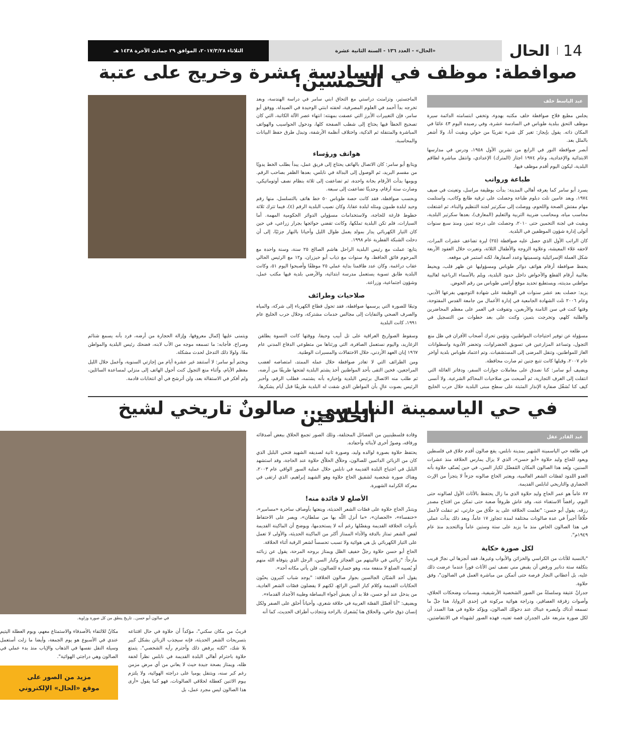14 الحال
«الحال» - العدد ١٣٦ - السنة الثانية عشرة
الثلاثاء ٢٠١٧/٣/٢٨، الموافق ٢٩ جمادى الآخرة ١٤٣٨ هـ
صوافطة: موظف في السادسة عشرة وخريج على عتبة الخمسين!
عبد الباسط خلف
يجلس مطيع فلاح صوافطة خلف مكتبه بهدوء، وتخفي ابتسامته الدائمة سيرة موظف التحق ببلدية طوباس في السادسة عشرة، وفي رصيده اليوم ٤٣ عامًا في المكان ذاته. يقول بإيجاز: تغير كل شيء تقريبًا من حولي وبقيت أنا، ولا أشعر بالملل بعد.
أبصر صوافطة النور في الرابع من تشرين الأول ١٩٥٨، ودرس في مدارسها الابتدائية والإعدادية، وعام ١٩٧٤ اجتاز (المترك) الإعدادي، وانتقل مباشرة لطاقم البلدية، ليكون اليوم أقدم موظف فيها.
طباعة ورواتب
يسرد أبو سامر كما يعرفه أهالي المدينة: بدأت بوظيفة مراسل، وتعينت في صيف ١٩٧٤، وبعد عامين نلت دبلوم طباعة وحصلت على ترقية طابع وكاتب، واستلمت مهام مفتش الصحة واللحوم، ووصلت إلى سكرتير لجنة التنظيم والبناء، ثم اشتغلت محاسب مياه، ومحاسب ضريبة التربية والتعليم (المعارف)، بعدها سكرتير البلدية، وبقيت في لجنة التخمين حتى ٢٠١٠، وحصلت على درجة تميز، ومنذ سبع سنوات أتولى إدارة شؤون الموظفين في البلدية.
كان الراتب الأول الذي حصل عليه صوافطة (٢٥) ليرة تضاعف عشرات المرات، لاحقه غلاء المعيشة، وعلاوة الزوجة والأطفال الثلاثة، وتغيرت خلال العقود الأربعة شكل العملة الإسرائيلية وتسميتها وعدد أصفارها، لكنه استمر في موقعه.
يحفظ صوافطة أرقام هواتف دوائر طوباس ومسؤوليها عن ظهر قلب، ويحيط بغالبية أرقام القطع والأحواض داخل حدود البلدية، ويلم بالأسماء الرباعية لغالبية مواطني مدينته، ويستطيع تحديد موقع أراضي طوباس من رقم الحوض.
يزيد: حصلت بعد عشر سنوات في الوظيفة على شهادة التوجيهي بفرعها الأدبي، وعام ٢٠٠٦ نلت الشهادة الجامعية في إدارة الأعمال من جامعة القدس المفتوحة، وقتها كنت في سن الثامنة والأربعين، وتفوقت في العمر على معظم المحاضرين والطلبة كلهم، وتخرجت بتميز، وكنت على بعد خطوات من التسجيل في الماجستير، وتزامنت دراستي مع التحاق ابني سامر في دراسة الهندسة، وبعد تخرجه بدأ أحمد في العلوم المصرفية، لحقته ابنتي الوحيدة في الصيدلة. ووفق أبو سامر، فإن التغييرات الأبرز التي عصفت بمهنته: انتهاء عصر الآلة الكاتبة، التي كان تصحيح الخطأ فيها يحتاج إلى شطب الصفحة كلها، ودخول الحواسيب والهواتف المباشرة والمتنقلة ثم الذكية، واختلاف أنظمة الأرشفة، وتبدل طرق حفظ البيانات والمحاسبة.
هواتف ورؤساء
ويتابع أبو سامر: كان الاتصال بالهاتف يحتاج إلى فريق عمل، يبدأ بطلب الخط يدويًا من مقسم البريد، ثم الوصول إلى البدالة في نابلس، بعدها الظفر بصاحب الرقم. ويومها بدأت الأرقام بخانة واحدة، ثم تضاعفت إلى ثلاثة بنظام نصف أوتوماتيكي، وصارت ستة أرقام، وحديثًا تضاعفت إلى سبعة.
وبحسب صوافطة، فقد كانت حصة طوباس ٥٠ خط هاتف بالتسلسل، منها رقم وحيد لبلدة طمون ومثله لبلدة عقابا، وكان نصيب البلدية الرقم (٤)، فيما تترك ثلاثة خطوط فارغة للحاجة، ولاستخدامات مسؤولي الدوائر الحكومية المهمة. أما السيارات، فلم تكن البلدية تملكها، وكانت تقضي حوائجها بجرار زراعي، في حين كان التيار الكهربائي يدار بمولد يعمل طوال الليل وأحيانا بالنهار جزئيًا، إلى أن دخلت الشبكة القطرية عام ١٩٩٨.
يتابع: عملت مع رئيس البلدية الراحل هاشم الصالح ٢٥ سنة، وسنة واحدة مع المرحوم فائق الحافظ، و٨ سنوات مع ذياب أبو خيزران، و١٢ مع الرئيس الحالي عقاب دراغمة. وكان عدد طاقمنا بداية عملي ٢٥ موظفًا وأصبحوا اليوم ٥١، وكانت البلدية طابق تسوية يستعمل مدرسة ابتدائية، والأرضي بلدية فيها مكتب عمل، وشؤون اجتماعية، وزراعة.
صلاحيات وطرائف
وتبعًا للصورة التي يرسمها صوافطة، فقد تحول قطاع الكهرباء إلى شركة، والمياه والصرف الصحي والنفايات إلى مجالس خدمات مشتركة، وخلال حرب الخليج عام ١٩٩١، كانت البلدية
مسؤولة عن توفير احتياجات المواطنين، وتؤمن تحرك أصحاب الأفران في ظل منع التجول، وتساعد المزارعين في تسويق الخضراوات، وتحضر الأدوية واسطوانات الغاز للمواطنين، وتنقل المرضى إلى المستشفيات. وتم اعتماد طوباس بلدية أواخر عام ٢٠٠٧، وقبلها كانت تتبع جنين ثم صارت محافظة.
ويضيف أبو سامر: كنا نصدق على معاملات جوازات السفر، ودفاتر العائلة التي انتقلت إلى الغرف التجارية، ثم أصبحت من صلاحيات المحاكم الشرعية. ولا أنسى كيف كنا نُشغّل صفارة الإنذار المثبتة على سطح مبنى البلدية خلال حرب الخليج وسقوط الصواريخ العراقية على تل أبيب وحيفا، ووقتها كانت النسوة يطلقن الزغاريد، واليوم نستعمل الصافرة، التي ورثناها من متطوعي الدفاع المدني عام ١٩٦٧ إبان العهد الأردني، خلال الاحتفالات والمسيرات الوطنية.
ومن الطرائف التي لا تغادر صوافطة خلال عمله الممتد، امتصاصه لغضب المراجعين، فحين التقى بأحد المواطنين أخذ يشتم البلدية لفتحها طريقًا من أرضه، ثم طلب منه الاتصال برئيس البلدية وإخباره بأنه يشتمه، فطلب الرقم، وأخبر الرئيس بصوت عالٍ بأن المواطن الذي شقت له البلدية طريقًا قبل أيام يشكرها، ويتمنى عليها إكمال معروفها، وإزالة الحجارة من أرضه، فرد بأنه يسمع شتائم وصراخ. فأجابه: ما تسمعه موجه من الأب لابنه، فضحك رئيس البلدية والمواطن معًا، ولولا ذلك التدخل لحدث مشكلة.
ويختم أبو سامر: لا أستنفد غير عشرة أيام من إجازتي السنوية، وأعمل خلال الليل معظم الأيام، وأثناء منع التجول كنت أحول الهاتف إلى منزلي لمساعدة السائلين، ولم أفكر في الاستقالة بعد، ولن أترشح في أي انتخابات قادمة.
في حي الياسمينة النابلسي.. صالونٌ تاريخي لشيخ الحلاقين
عبد القادر عقل
في طلعة حي الياسمينة الشهير بمدينة نابلس، يقع صالون أقدم حلاق في فلسطين ويعود للحاج وليد حلاوة «أبو حسن»، الذي لا يزال يمارس الحلاقة منذ عشرات السنين، ويُعد هذا الصالون المكان المُفضّل لكبار السن، في حين يُصنّف حلاوة بأنه العدو اللدود لقصّات الشعر العالمية، ويعتبر الحاج صالونه جزءاً لا يتجزأ من الإرث الحضاري والتاريخي لنابلس القديمة.
٨٧ عاماً هو عمر الحاج وليد حلاوة الذي ما زال يحتفظ بالأثاث الأول لصالونه حتى اليوم، رافضاً الاستغناء عنه، وقد عاش ظروفاً صعبة حتى تمكن من افتتاح مصدر رزقه. يقول أبو حسن: "تعلمت الحلاقة على يد حلّاق من حارتي، ثم تنقلت لأعمل حلّاقاً أجيراً في عدة صالونات مختلفة لمدة تتجاوز ١٧ عاماً، وبعد ذلك بدأت عملي في هذا الصالون الخاص منذ ما يزيد على ستة وستين عاماً وبالتحديد منذ عام ١٩٤٩م".
لكل صورة حكاية
"بالنسبة للأثاث من الكراسي والخزائن والأبواب وغيرها، فقد أنجزها لي نجارٌ قريب بتكلفة ستة دنانير ورفض أن يقبض مني نصف ثمن الأثاث فوراً عندما عرضت ذلك عليه، بل أعطاني النجار فرصة حتى أتمكن من مباشرة العمل في الصالون"، وفق حلاوة.
جدرانٌ عتيقة وسلسلةٌ من الصور الشخصية الأرشيفية، وبسمات وضحكات الحلاق، وأصوات زقزقة العصافير، ودراجة هوائية مركونة في إحدى الزوايا، هذا جلّ ما تسمعه أذناك وتُبصره عيناك عند دخولك الصالون، ويؤكد حلاوة في هذا الصدد أن لكل صورة متربعة على الجدران قصة تعنيه، فهذه الصور لشهداء في الانتفاضتين، وقادة فلسطينيين من الفصائل المختلفة، وتلك الصور تجمع الحلاق ببعض أصدقائه ورفاقه، وصورٌ أخرى لأبنائه وأحفاده.
يحتفظ حلاوة بصورة لوالده وليد، وصورة ثانية لصديقه الشهيد فتحي البلبل الذي كان من الزبائن الدائمين للصالون، وحلاّق الحلاّق حلاوة عند الحاجة، وقد استشهد البلبل في اجتياح البلدة القديمة في نابلس خلال عملية السور الواقي عام ٢٠٠٣، وهناك صورة شخصية لشقيق الحاج حلاوة وهو الشهيد إبراهيم، الذي ارتقى في معركة الكرامة الشهيرة.
الأصلع لا فائدة منه!
ويتندّر الحاج حلاوة على قصّات الشعر الحديثة، وينعتها بأوصاف ساخرة «مسامير»، «خنفساء»، «الحصان»، «ما أنزل اللّه بها من سلطان»، ويصر على الاحتفاظ بأدوات الحلاقة القديمة ويفضّلها رغم أنه لا يستخدمها، ويوضح أن الماكينة القديمة لقص الشعر تمتاز بالدقة والأداء الممتاز أكثر من الماكينة الحديثة، والأولى لا تعمل على التيار الكهربائي بل هي هوائية ولا تسبب تحسساً لشعر الرقبة أثناء الحلاقة.
الحاج أبو حسن حلاوة رجلٌ خفيف الظل ويمتاز بروحه المرحة، يقول عن زبائنه مازحاً: "زبائني في غالبيتهم من العجائز وكبار السن، الرجل الذي يتوفاه الله منهم أو يُصيبه الصلع لا منفعة منه، وهو خسارة للصالون، فلن يأتي مكانه أحد».
يقول أحد الشبّان الجالسين بجوار صالون الحلاقة: "يوجد شباب كثيرون يحبّون الحكايات القديمة وكلام كبار السن الرائع، لكنهم لا يفضلون قصّات الشعر العادية، من يدخل عند أبو حسن، فلا بد أن يعيش أجواء البساطة وطيبة الأجداد القدماء».
ويضيف: "أنا أفضّل القصّة العربية في حلاقة شعري، وأحياناً أحلق على الصفر ولكل إنسان ذوق خاص، والحلاق هنا يُشعرك بالراحة ونتجاذب أطراف الحديث، كما أنه
في صالون أبو حسن.. تاريخ ينطق من كل صورة وزاوية.
قريبٌ من مكان سكني"، مؤكداً أن حلاوة في حال اقتناعه بتسريحات الشعر الحديثة، فإنه سيجذب الزبائن بشكل كبير بلا شك، "لكنه يرفض ذلك وأحترم رأيه الشخصي". يتمتع حلاوة باحترام أهالي البلدة القديمة في نابلس نظراً لخفة ظله، ويمتاز بصحة جيدة حيث لا يعاني من أي مرض مزمن رغم كبر سنه، ويتنقل يوميا على دراجته الهوائية، ولا يلتزم بيوم الاثنين كعطلة لحلاقي الصالونات، فهو كما يقول «أرى هذا الصالون ليس مجرد عمل، بل
مكانٌ للالتقاء بالأصدقاء والاستمتاع معهم، ويوم العطلة اليتيم عندي في الأسبوع هو يوم الجمعة، وأيضا ما زلت أستعمل وسيلة النقل نفسها في الذهاب والإياب منذ بدء عملي في الصالون وهي دراجتي الهوائية".
مزيد من الصور على
موقع «الحال» الإلكتروني